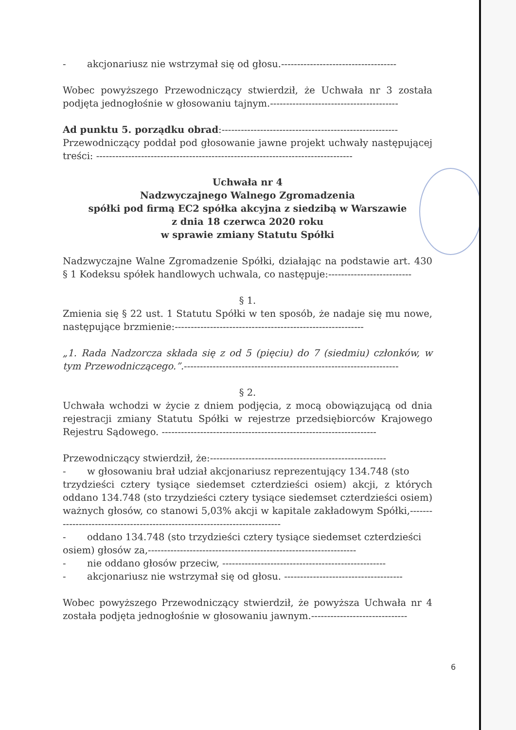- akcjonariusz nie wstrzymał się od głosu.------------------------------------
Wobec powyższego Przewodniczący stwierdził, że Uchwała nr 3 została podjęta jednogłośnie w głosowaniu tajnym.----------------------------------------
Ad punktu 5. porządku obrad:-------------------------------------------------------
Przewodniczący poddał pod głosowanie jawne projekt uchwały następującej treści: --------------------------------------------------------------------------------
Uchwała nr 4
Nadzwyczajnego Walnego Zgromadzenia
spółki pod firmą EC2 spółka akcyjna z siedzibą w Warszawie
z dnia 18 czerwca 2020 roku
w sprawie zmiany Statutu Spółki
Nadzwyczajne Walne Zgromadzenie Spółki, działając na podstawie art. 430 § 1 Kodeksu spółek handlowych uchwala, co następuje:--------------------------
§ 1.
Zmienia się § 22 ust. 1 Statutu Spółki w ten sposób, że nadaje się mu nowe, następujące brzmienie:-----------------------------------------------------------
„1. Rada Nadzorcza składa się z od 5 (pięciu) do 7 (siedmiu) członków, w tym Przewodniczącego.”.-------------------------------------------------------------------
§ 2.
Uchwała wchodzi w życie z dniem podjęcia, z mocą obowiązującą od dnia rejestracji zmiany Statutu Spółki w rejestrze przedsiębiorców Krajowego Rejestru Sądowego. -------------------------------------------------------------------
Przewodniczący stwierdził, że:-------------------------------------------------------
- w głosowaniu brał udział akcjonariusz reprezentujący 134.748 (sto
trzydzieści cztery tysiące siedemset czterdzieści osiem) akcji, z których oddano 134.748 (sto trzydzieści cztery tysiące siedemset czterdzieści osiem) ważnych głosów, co stanowi 5,03% akcji w kapitale zakładowym Spółki,---------------------------------------------------------------------------
- oddano 134.748 (sto trzydzieści cztery tysiące siedemset czterdzieści
osiem) głosów za,-----------------------------------------------------------------
- nie oddano głosów przeciw, ---------------------------------------------------
- akcjonariusz nie wstrzymał się od głosu. -------------------------------------
Wobec powyższego Przewodniczący stwierdził, że powyższa Uchwała nr 4 została podjęta jednogłośnie w głosowaniu jawnym.------------------------------
6